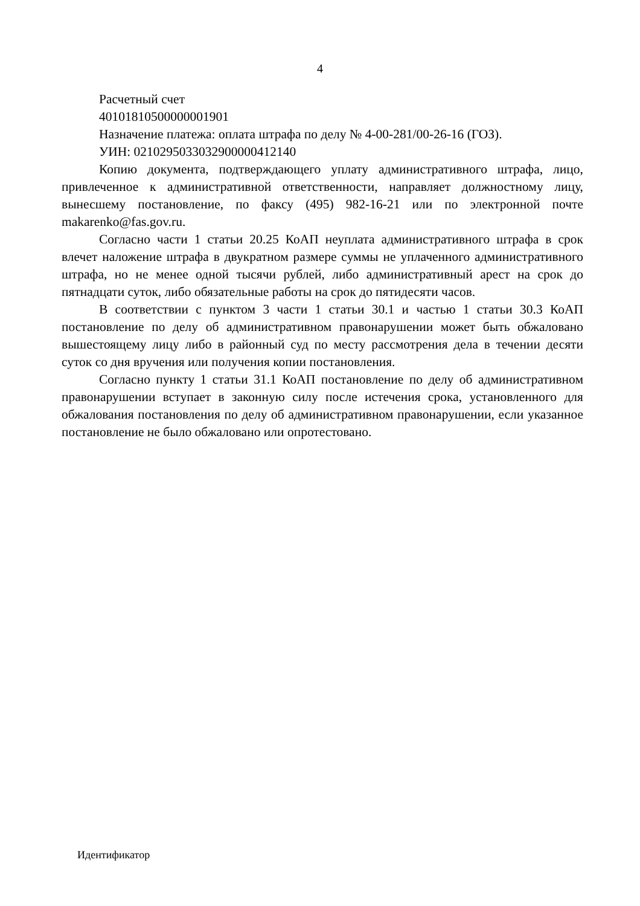4
Расчетный счет
40101810500000001901
Назначение платежа: оплата штрафа по делу № 4-00-281/00-26-16 (ГОЗ).
УИН: 0210295033032900000412140
Копию документа, подтверждающего уплату административного штрафа, лицо, привлеченное к административной ответственности, направляет должностному лицу, вынесшему постановление, по факсу (495) 982-16-21 или по электронной почте makarenko@fas.gov.ru.
Согласно части 1 статьи 20.25 КоАП неуплата административного штрафа в срок влечет наложение штрафа в двукратном размере суммы не уплаченного административного штрафа, но не менее одной тысячи рублей, либо административный арест на срок до пятнадцати суток, либо обязательные работы на срок до пятидесяти часов.
В соответствии с пунктом 3 части 1 статьи 30.1 и частью 1 статьи 30.3 КоАП постановление по делу об административном правонарушении может быть обжаловано вышестоящему лицу либо в районный суд по месту рассмотрения дела в течении десяти суток со дня вручения или получения копии постановления.
Согласно пункту 1 статьи 31.1 КоАП постановление по делу об административном правонарушении вступает в законную силу после истечения срока, установленного для обжалования постановления по делу об административном правонарушении, если указанное постановление не было обжаловано или опротестовано.
Идентификатор